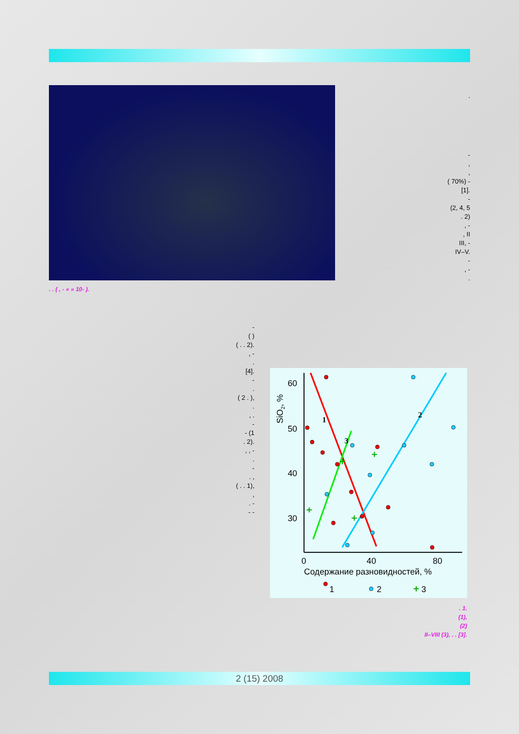. . ( , - « » 10- ).
.
-
,
,
( 70%) -
[1].
-
(2, 4, 5
. 2)
, -
, II
III, -
IV–V.
-
, -
.
-
( )
( . . 2).
, -
.
[4].
-
.
( 2 . ),
.
, .
-
- (1
. 2).
, , -
.
-
. ,
( . . 1),
,
. -
- -
60
50
40
30
0
40
80
Содержание разновидностей, %
SiO2, %
1
2
3
1
2
3
. 1.
(1),
(2)
II–VIII (3), . . [3].
2 (15) 2008